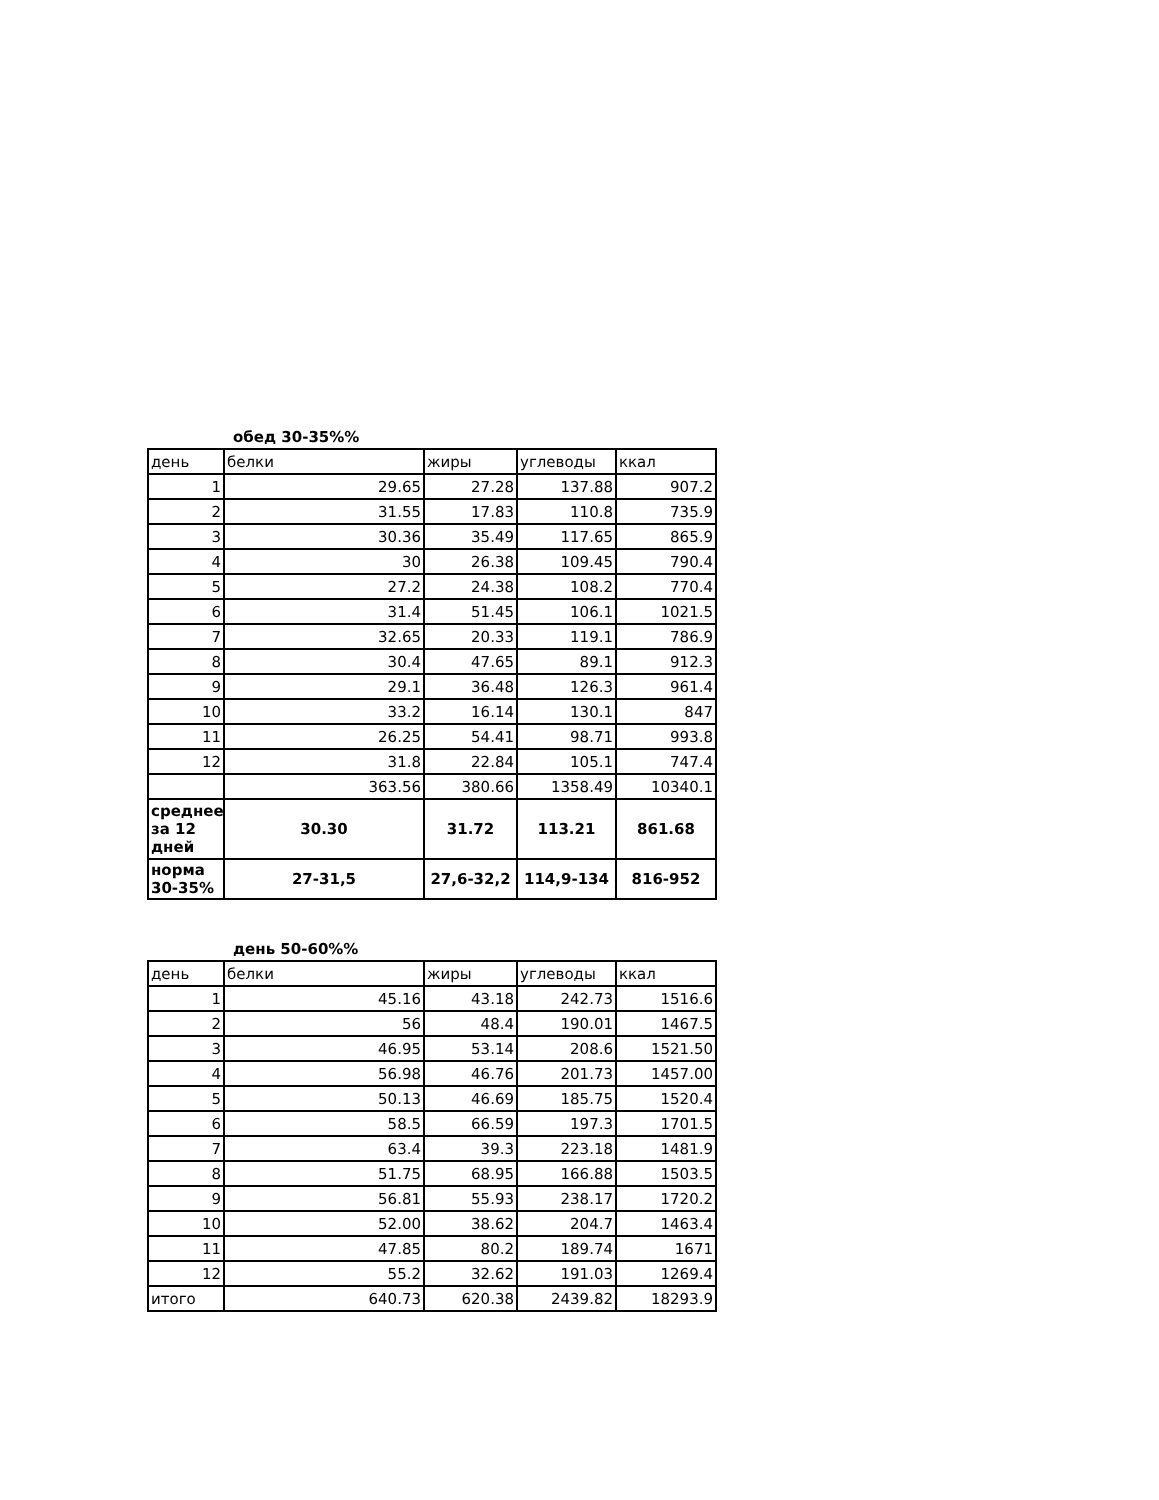обед 30-35%%
| день | белки | жиры | углеводы | ккал |
| --- | --- | --- | --- | --- |
| 1 | 29.65 | 27.28 | 137.88 | 907.2 |
| 2 | 31.55 | 17.83 | 110.8 | 735.9 |
| 3 | 30.36 | 35.49 | 117.65 | 865.9 |
| 4 | 30 | 26.38 | 109.45 | 790.4 |
| 5 | 27.2 | 24.38 | 108.2 | 770.4 |
| 6 | 31.4 | 51.45 | 106.1 | 1021.5 |
| 7 | 32.65 | 20.33 | 119.1 | 786.9 |
| 8 | 30.4 | 47.65 | 89.1 | 912.3 |
| 9 | 29.1 | 36.48 | 126.3 | 961.4 |
| 10 | 33.2 | 16.14 | 130.1 | 847 |
| 11 | 26.25 | 54.41 | 98.71 | 993.8 |
| 12 | 31.8 | 22.84 | 105.1 | 747.4 |
| | 363.56 | 380.66 | 1358.49 | 10340.1 |
| среднее за 12 дней | 30.30 | 31.72 | 113.21 | 861.68 |
| норма 30-35% | 27-31,5 | 27,6-32,2 | 114,9-134 | 816-952 |
день 50-60%%
| день | белки | жиры | углеводы | ккал |
| --- | --- | --- | --- | --- |
| 1 | 45.16 | 43.18 | 242.73 | 1516.6 |
| 2 | 56 | 48.4 | 190.01 | 1467.5 |
| 3 | 46.95 | 53.14 | 208.6 | 1521.50 |
| 4 | 56.98 | 46.76 | 201.73 | 1457.00 |
| 5 | 50.13 | 46.69 | 185.75 | 1520.4 |
| 6 | 58.5 | 66.59 | 197.3 | 1701.5 |
| 7 | 63.4 | 39.3 | 223.18 | 1481.9 |
| 8 | 51.75 | 68.95 | 166.88 | 1503.5 |
| 9 | 56.81 | 55.93 | 238.17 | 1720.2 |
| 10 | 52.00 | 38.62 | 204.7 | 1463.4 |
| 11 | 47.85 | 80.2 | 189.74 | 1671 |
| 12 | 55.2 | 32.62 | 191.03 | 1269.4 |
| итого | 640.73 | 620.38 | 2439.82 | 18293.9 |